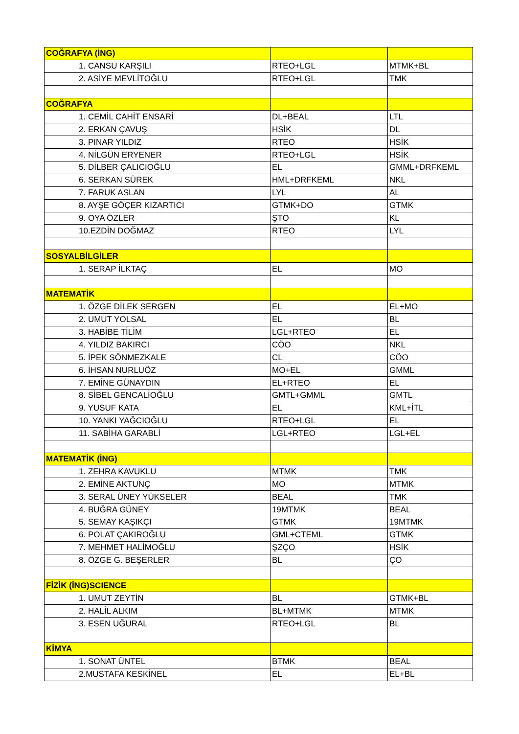| COĞRAFYA (İNG) | | |
| --- | --- | --- |
| 1. CANSU KARŞILI | RTEO+LGL | MTMK+BL |
| 2. ASİYE MEVLİTOĞLU | RTEO+LGL | TMK |
| COĞRAFYA | | |
| 1. CEMİL CAHİT ENSARİ | DL+BEAL | LTL |
| 2. ERKAN ÇAVUŞ | HSİK | DL |
| 3. PINAR YILDIZ | RTEO | HSİK |
| 4. NİLGÜN ERYENER | RTEO+LGL | HSİK |
| 5. DİLBER ÇALICIOĞLU | EL | GMML+DRFKEML |
| 6. SERKAN SÜREK | HML+DRFKEML | NKL |
| 7. FARUK ASLAN | LYL | AL |
| 8. AYŞE GÖÇER KIZARTICI | GTMK+DO | GTMK |
| 9. OYA ÖZLER | ŞTO | KL |
| 10.EZDİN DOĞMAZ | RTEO | LYL |
| SOSYALBİLGİLER | | |
| 1. SERAP İLKTAÇ | EL | MO |
| MATEMATİK | | |
| 1. ÖZGE DİLEK SERGEN | EL | EL+MO |
| 2. UMUT YOLSAL | EL | BL |
| 3. HABİBE TİLİM | LGL+RTEO | EL |
| 4. YILDIZ BAKIRCI | CÖO | NKL |
| 5. İPEK SÖNMEZKALE | CL | CÖO |
| 6. İHSAN NURLUÖZ | MO+EL | GMML |
| 7. EMİNE GÜNAYDIN | EL+RTEO | EL |
| 8. SİBEL GENCALİOĞLU | GMTL+GMML | GMTL |
| 9. YUSUF KATA | EL | KML+İTL |
| 10. YANKI YAĞCIOĞLU | RTEO+LGL | EL |
| 11. SABİHA GARABLİ | LGL+RTEO | LGL+EL |
| MATEMATİK (İNG) | | |
| 1. ZEHRA KAVUKLU | MTMK | TMK |
| 2. EMİNE AKTUNÇ | MO | MTMK |
| 3. SERAL ÜNEY YÜKSELER | BEAL | TMK |
| 4. BUĞRA GÜNEY | 19MTMK | BEAL |
| 5. SEMAY KAŞIKÇI | GTMK | 19MTMK |
| 6. POLAT ÇAKIROĞLU | GML+CTEML | GTMK |
| 7. MEHMET HALİMOĞLU | ŞZÇO | HSİK |
| 8. ÖZGE G. BEŞERLER | BL | ÇO |
| FİZİK (İNG)SCIENCE | | |
| 1. UMUT ZEYTİN | BL | GTMK+BL |
| 2. HALİL ALKIM | BL+MTMK | MTMK |
| 3. ESEN UĞURAL | RTEO+LGL | BL |
| KİMYA | | |
| 1. SONAT ÜNTEL | BTMK | BEAL |
| 2.MUSTAFA KESKİNEL | EL | EL+BL |